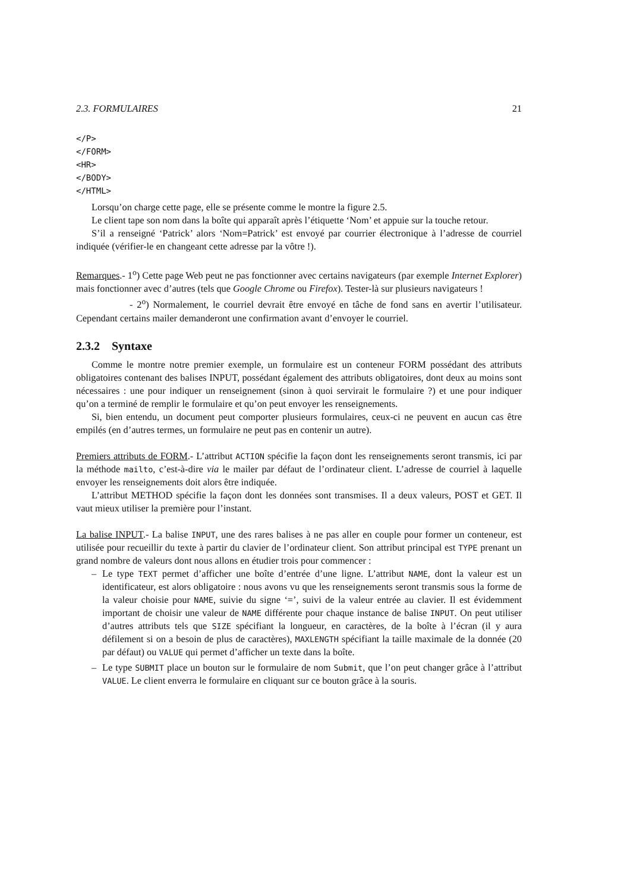2.3. FORMULAIRES 21
</P>
</FORM>
<HR>
</BODY>
</HTML>
Lorsqu’on charge cette page, elle se présente comme le montre la figure 2.5.
Le client tape son nom dans la boîte qui apparaît après l’étiquette ‘Nom’ et appuie sur la touche retour.
S’il a renseigné ‘Patrick’ alors ‘Nom=Patrick’ est envoyé par courrier électronique à l’adresse de courriel indiquée (vérifier-le en changeant cette adresse par la vôtre !).
Remarques.- 1<sup>o</sup>) Cette page Web peut ne pas fonctionner avec certains navigateurs (par exemple Internet Explorer) mais fonctionner avec d’autres (tels que Google Chrome ou Firefox). Tester-là sur plusieurs navigateurs !
- 2<sup>o</sup>) Normalement, le courriel devrait être envoyé en tâche de fond sans en avertir l’utilisateur. Cependant certains mailer demanderont une confirmation avant d’envoyer le courriel.
2.3.2 Syntaxe
Comme le montre notre premier exemple, un formulaire est un conteneur FORM possédant des attributs obligatoires contenant des balises INPUT, possédant également des attributs obligatoires, dont deux au moins sont nécessaires : une pour indiquer un renseignement (sinon à quoi servirait le formulaire ?) et une pour indiquer qu’on a terminé de remplir le formulaire et qu’on peut envoyer les renseignements.
Si, bien entendu, un document peut comporter plusieurs formulaires, ceux-ci ne peuvent en aucun cas être empilés (en d’autres termes, un formulaire ne peut pas en contenir un autre).
Premiers attributs de FORM.- L’attribut ACTION spécifie la façon dont les renseignements seront transmis, ici par la méthode mailto, c’est-à-dire via le mailer par défaut de l’ordinateur client. L’adresse de courriel à laquelle envoyer les renseignements doit alors être indiquée.
L’attribut METHOD spécifie la façon dont les données sont transmises. Il a deux valeurs, POST et GET. Il vaut mieux utiliser la première pour l’instant.
La balise INPUT.- La balise INPUT, une des rares balises à ne pas aller en couple pour former un conteneur, est utilisée pour recueillir du texte à partir du clavier de l’ordinateur client. Son attribut principal est TYPE prenant un grand nombre de valeurs dont nous allons en étudier trois pour commencer :
– Le type TEXT permet d’afficher une boîte d’entrée d’une ligne. L’attribut NAME, dont la valeur est un identificateur, est alors obligatoire : nous avons vu que les renseignements seront transmis sous la forme de la valeur choisie pour NAME, suivie du signe ‘=’, suivi de la valeur entrée au clavier. Il est évidemment important de choisir une valeur de NAME différente pour chaque instance de balise INPUT. On peut utiliser d’autres attributs tels que SIZE spécifiant la longueur, en caractères, de la boîte à l’écran (il y aura défilement si on a besoin de plus de caractères), MAXLENGTH spécifiant la taille maximale de la donnée (20 par défaut) ou VALUE qui permet d’afficher un texte dans la boîte.
– Le type SUBMIT place un bouton sur le formulaire de nom Submit, que l’on peut changer grâce à l’attribut VALUE. Le client enverra le formulaire en cliquant sur ce bouton grâce à la souris.